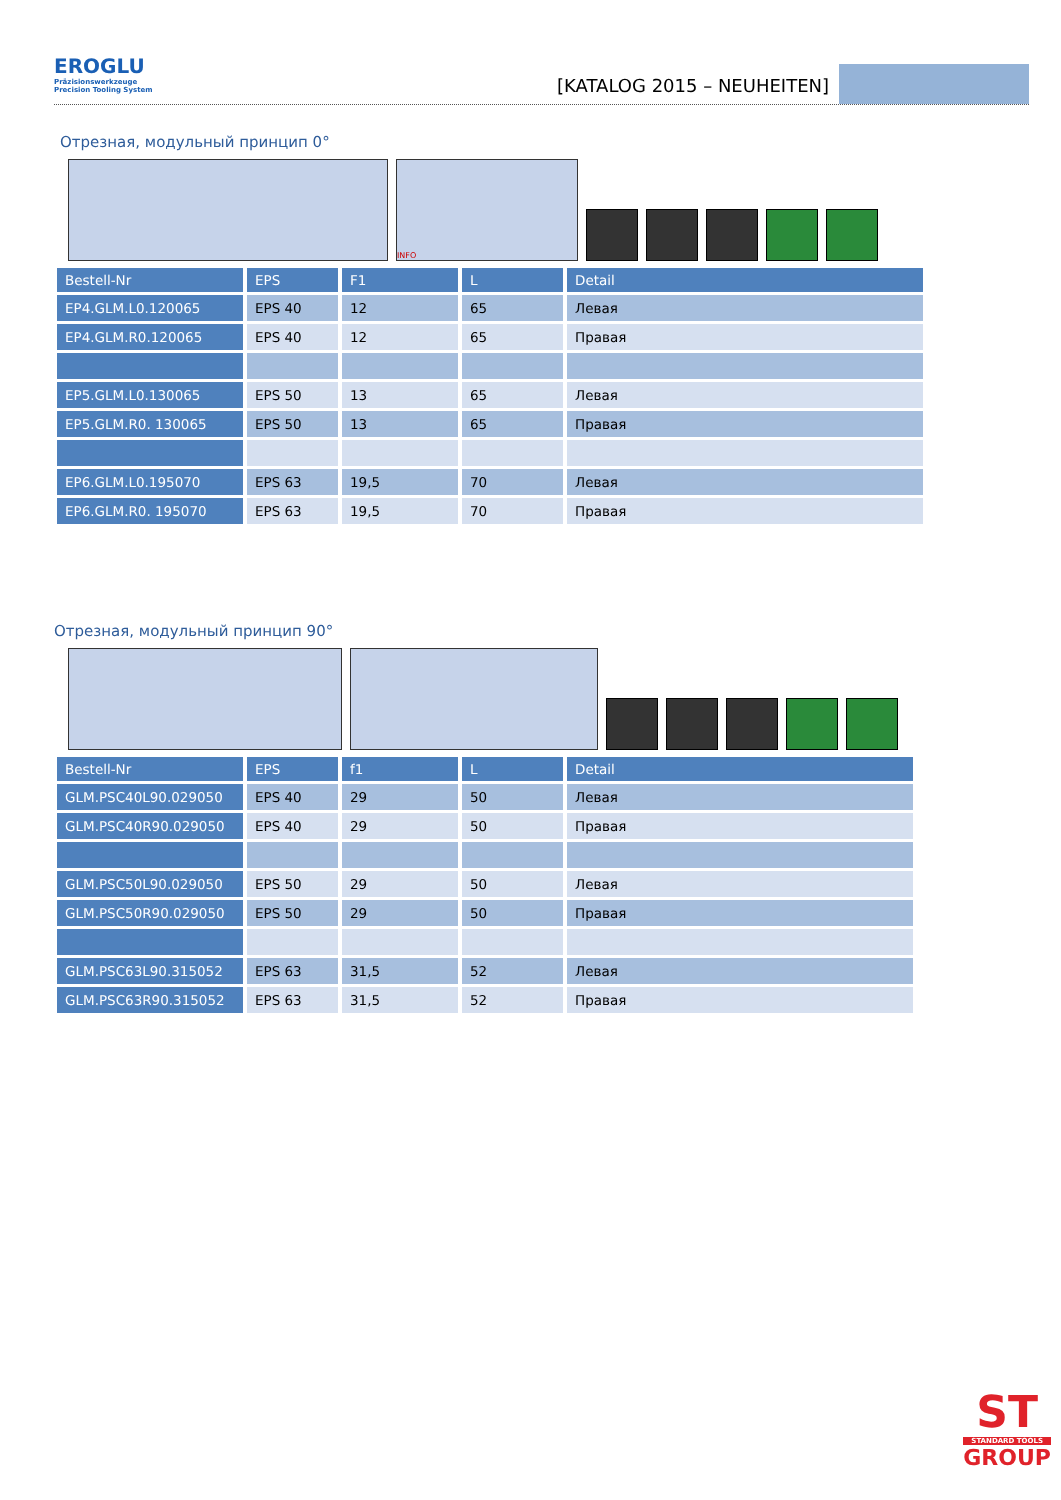EROGLU
Präzisionswerkzeuge
Precision Tooling System
[KATALOG 2015 – NEUHEITEN]
Отрезная, модульный принцип 0°
INFO
| Bestell-Nr | EPS | F1 | L | Detail |
| --- | --- | --- | --- | --- |
| EP4.GLM.L0.120065 | EPS 40 | 12 | 65 | Левая |
| EP4.GLM.R0.120065 | EPS 40 | 12 | 65 | Правая |
| EP5.GLM.L0.130065 | EPS 50 | 13 | 65 | Левая |
| EP5.GLM.R0. 130065 | EPS 50 | 13 | 65 | Правая |
| EP6.GLM.L0.195070 | EPS 63 | 19,5 | 70 | Левая |
| EP6.GLM.R0. 195070 | EPS 63 | 19,5 | 70 | Правая |
Отрезная, модульный принцип 90°
| Bestell-Nr | EPS | f1 | L | Detail |
| --- | --- | --- | --- | --- |
| GLM.PSC40L90.029050 | EPS 40 | 29 | 50 | Левая |
| GLM.PSC40R90.029050 | EPS 40 | 29 | 50 | Правая |
| GLM.PSC50L90.029050 | EPS 50 | 29 | 50 | Левая |
| GLM.PSC50R90.029050 | EPS 50 | 29 | 50 | Правая |
| GLM.PSC63L90.315052 | EPS 63 | 31,5 | 52 | Левая |
| GLM.PSC63R90.315052 | EPS 63 | 31,5 | 52 | Правая |
ST
STANDARD TOOLS
GROUP